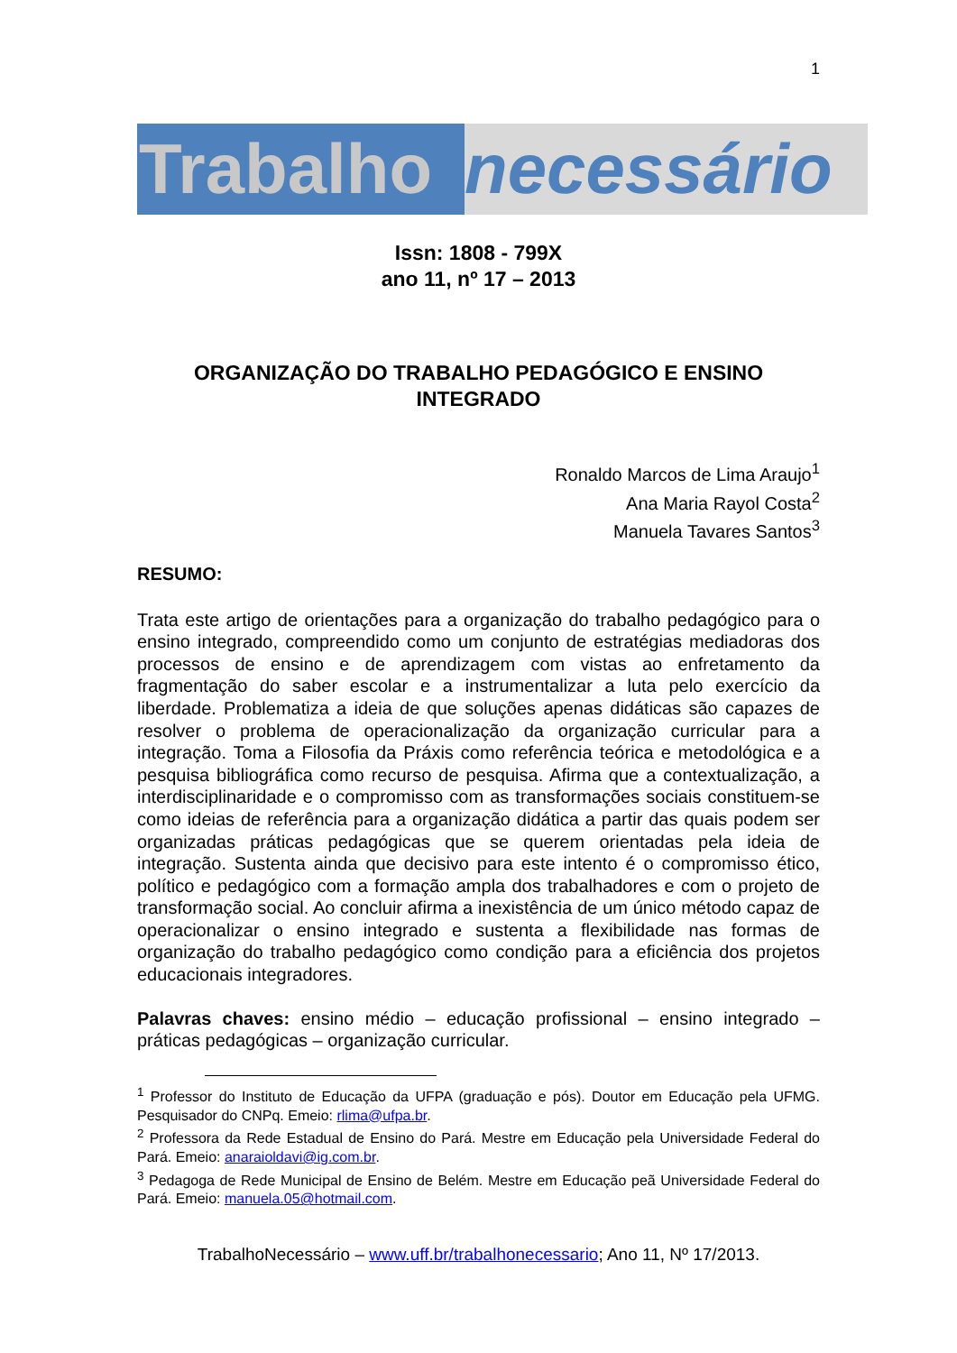1
Trabalho
necessário
Issn: 1808 - 799X
ano 11, nº 17 – 2013
ORGANIZAÇÃO DO TRABALHO PEDAGÓGICO E ENSINO INTEGRADO
Ronaldo Marcos de Lima Araujo<sup>1</sup>
Ana Maria Rayol Costa<sup>2</sup>
Manuela Tavares Santos<sup>3</sup>
RESUMO:
Trata este artigo de orientações para a organização do trabalho pedagógico para o ensino integrado, compreendido como um conjunto de estratégias mediadoras dos processos de ensino e de aprendizagem com vistas ao enfretamento da fragmentação do saber escolar e a instrumentalizar a luta pelo exercício da liberdade. Problematiza a ideia de que soluções apenas didáticas são capazes de resolver o problema de operacionalização da organização curricular para a integração. Toma a Filosofia da Práxis como referência teórica e metodológica e a pesquisa bibliográfica como recurso de pesquisa. Afirma que a contextualização, a interdisciplinaridade e o compromisso com as transformações sociais constituem-se como ideias de referência para a organização didática a partir das quais podem ser organizadas práticas pedagógicas que se querem orientadas pela ideia de integração. Sustenta ainda que decisivo para este intento é o compromisso ético, político e pedagógico com a formação ampla dos trabalhadores e com o projeto de transformação social. Ao concluir afirma a inexistência de um único método capaz de operacionalizar o ensino integrado e sustenta a flexibilidade nas formas de organização do trabalho pedagógico como condição para a eficiência dos projetos educacionais integradores.
Palavras chaves: ensino médio – educação profissional – ensino integrado – práticas pedagógicas – organização curricular.
<sup>1</sup> Professor do Instituto de Educação da UFPA (graduação e pós). Doutor em Educação pela UFMG. Pesquisador do CNPq. Emeio: rlima@ufpa.br.
<sup>2</sup> Professora da Rede Estadual de Ensino do Pará. Mestre em Educação pela Universidade Federal do Pará. Emeio: anaraioldavi@ig.com.br.
<sup>3</sup> Pedagoga de Rede Municipal de Ensino de Belém. Mestre em Educação peã Universidade Federal do Pará. Emeio: manuela.05@hotmail.com.
TrabalhoNecessário – www.uff.br/trabalhonecessario; Ano 11, Nº 17/2013.